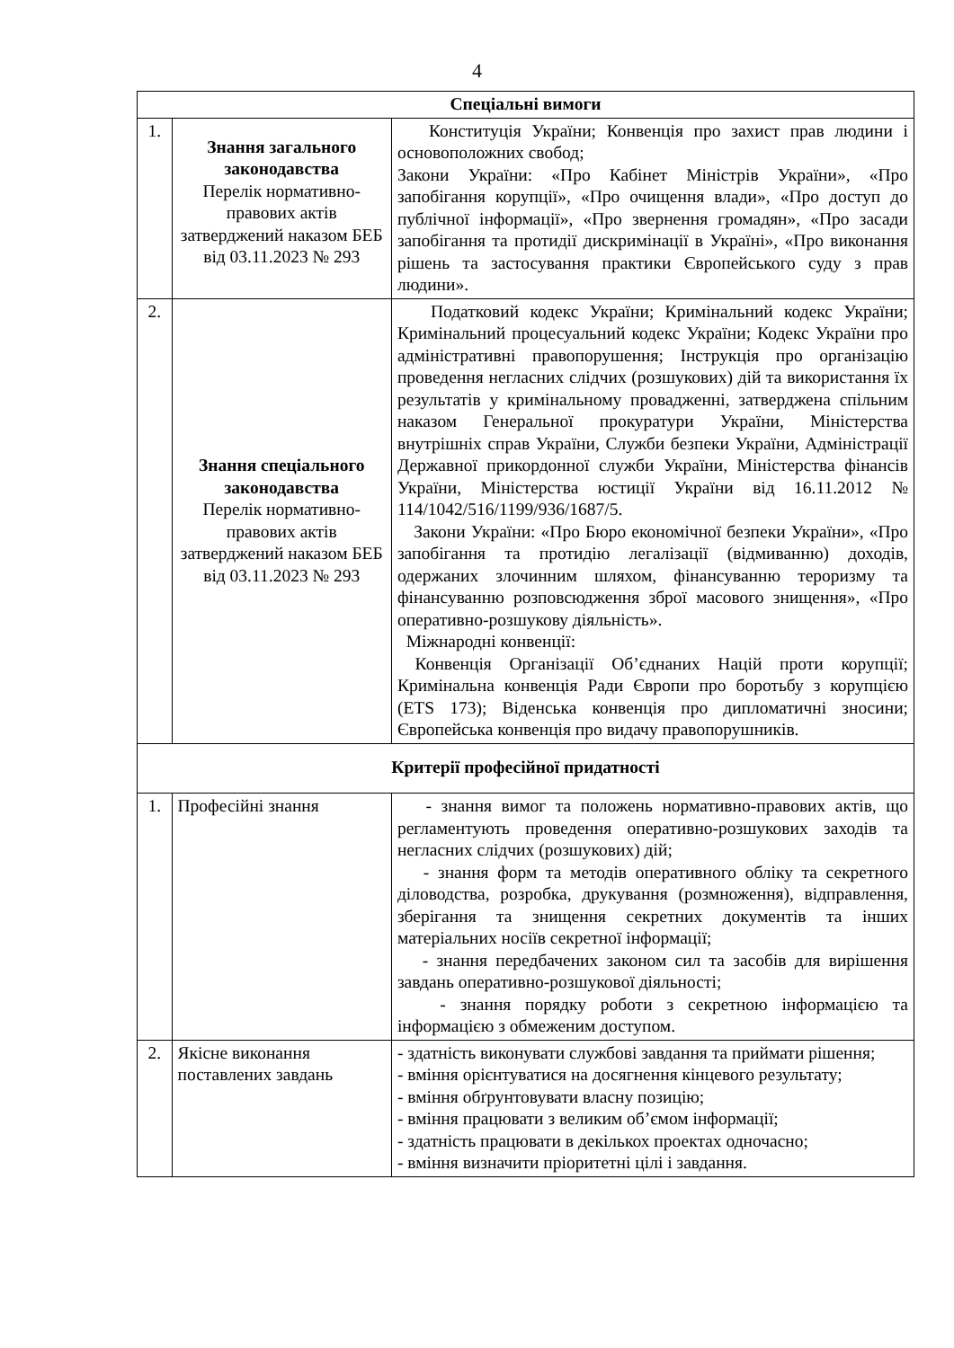4
| Спеціальні вимоги | | |
| --- | --- | --- |
| 1. | Знання загального законодавства Перелік нормативно-правових актів затверджений наказом БЕБ від 03.11.2023 № 293 | Конституція України; Конвенція про захист прав людини і основоположних свобод; Закони України: «Про Кабінет Міністрів України», «Про запобігання корупції», «Про очищення влади», «Про доступ до публічної інформації», «Про звернення громадян», «Про засади запобігання та протидії дискримінації в Україні», «Про виконання рішень та застосування практики Європейського суду з прав людини». |
| 2. | Знання спеціального законодавства Перелік нормативно-правових актів затверджений наказом БЕБ від 03.11.2023 № 293 | Податковий кодекс України; Кримінальний кодекс України; Кримінальний процесуальний кодекс України; Кодекс України про адміністративні правопорушення; Інструкція про організацію проведення негласних слідчих (розшукових) дій та використання їх результатів у кримінальному провадженні, затверджена спільним наказом Генеральної прокуратури України, Міністерства внутрішніх справ України, Служби безпеки України, Адміністрації Державної прикордонної служби України, Міністерства фінансів України, Міністерства юстиції України від 16.11.2012 № 114/1042/516/1199/936/1687/5. Закони України: «Про Бюро економічної безпеки України», «Про запобігання та протидію легалізації (відмиванню) доходів, одержаних злочинним шляхом, фінансуванню тероризму та фінансуванню розповсюдження зброї масового знищення», «Про оперативно-розшукову діяльність». Міжнародні конвенції: Конвенція Організації Об’єднаних Націй проти корупції; Кримінальна конвенція Ради Європи про боротьбу з корупцією (ETS 173); Віденська конвенція про дипломатичні зносини; Європейська конвенція про видачу правопорушників. |
| Критерії професійної придатності | | |
| 1. | Професійні знання | - знання вимог та положень нормативно-правових актів, що регламентують проведення оперативно-розшукових заходів та негласних слідчих (розшукових) дій; - знання форм та методів оперативного обліку та секретного діловодства, розробка, друкування (розмноження), відправлення, зберігання та знищення секретних документів та інших матеріальних носіїв секретної інформації; - знання передбачених законом сил та засобів для вирішення завдань оперативно-розшукової діяльності; - знання порядку роботи з секретною інформацією та інформацією з обмеженим доступом. |
| 2. | Якісне виконання поставлених завдань | - здатність виконувати службові завдання та приймати рішення; - вміння орієнтуватися на досягнення кінцевого результату; - вміння обґрунтовувати власну позицію; - вміння працювати з великим об’ємом інформації; - здатність працювати в декількох проектах одночасно; - вміння визначити пріоритетні цілі і завдання. |